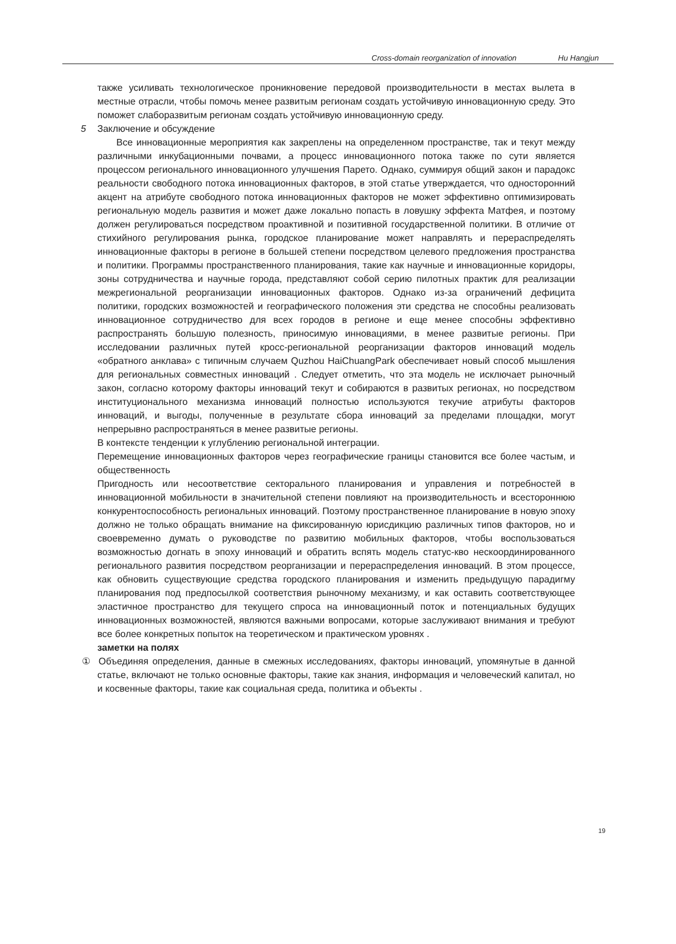Cross-domain reorganization of innovation Hu Hangjun
также усиливать технологическое проникновение передовой производительности в местах вылета в местные отрасли, чтобы помочь менее развитым регионам создать устойчивую инновационную среду. Это поможет слаборазвитым регионам создать устойчивую инновационную среду.
5 Заключение и обсуждение
Все инновационные мероприятия как закреплены на определенном пространстве, так и текут между различными инкубационными почвами, а процесс инновационного потока также по сути является процессом регионального инновационного улучшения Парето. Однако, суммируя общий закон и парадокс реальности свободного потока инновационных факторов, в этой статье утверждается, что односторонний акцент на атрибуте свободного потока инновационных факторов не может эффективно оптимизировать региональную модель развития и может даже локально попасть в ловушку эффекта Матфея, и поэтому должен регулироваться посредством проактивной и позитивной государственной политики. В отличие от стихийного регулирования рынка, городское планирование может направлять и перераспределять инновационные факторы в регионе в большей степени посредством целевого предложения пространства и политики. Программы пространственного планирования, такие как научные и инновационные коридоры, зоны сотрудничества и научные города, представляют собой серию пилотных практик для реализации межрегиональной реорганизации инновационных факторов. Однако из-за ограничений дефицита политики, городских возможностей и географического положения эти средства не способны реализовать инновационное сотрудничество для всех городов в регионе и еще менее способны эффективно распространять большую полезность, приносимую инновациями, в менее развитые регионы. При исследовании различных путей кросс-региональной реорганизации факторов инноваций модель «обратного анклава» с типичным случаем Quzhou HaiChuangPark обеспечивает новый способ мышления для региональных совместных инноваций . Следует отметить, что эта модель не исключает рыночный закон, согласно которому факторы инноваций текут и собираются в развитых регионах, но посредством институционального механизма инноваций полностью используются текучие атрибуты факторов инноваций, и выгоды, полученные в результате сбора инноваций за пределами площадки, могут непрерывно распространяться в менее развитые регионы.
В контексте тенденции к углублению региональной интеграции.
Перемещение инновационных факторов через географические границы становится все более частым, и общественность
Пригодность или несоответствие секторального планирования и управления и потребностей в инновационной мобильности в значительной степени повлияют на производительность и всестороннюю конкурентоспособность региональных инноваций. Поэтому пространственное планирование в новую эпоху должно не только обращать внимание на фиксированную юрисдикцию различных типов факторов, но и своевременно думать о руководстве по развитию мобильных факторов, чтобы воспользоваться возможностью догнать в эпоху инноваций и обратить вспять модель статус-кво нескоординированного регионального развития посредством реорганизации и перераспределения инноваций. В этом процессе, как обновить существующие средства городского планирования и изменить предыдущую парадигму планирования под предпосылкой соответствия рыночному механизму, и как оставить соответствующее эластичное пространство для текущего спроса на инновационный поток и потенциальных будущих инновационных возможностей, являются важными вопросами, которые заслуживают внимания и требуют все более конкретных попыток на теоретическом и практическом уровнях .
заметки на полях
① Объединяя определения, данные в смежных исследованиях, факторы инноваций, упомянутые в данной статье, включают не только основные факторы, такие как знания, информация и человеческий капитал, но и косвенные факторы, такие как социальная среда, политика и объекты .
19